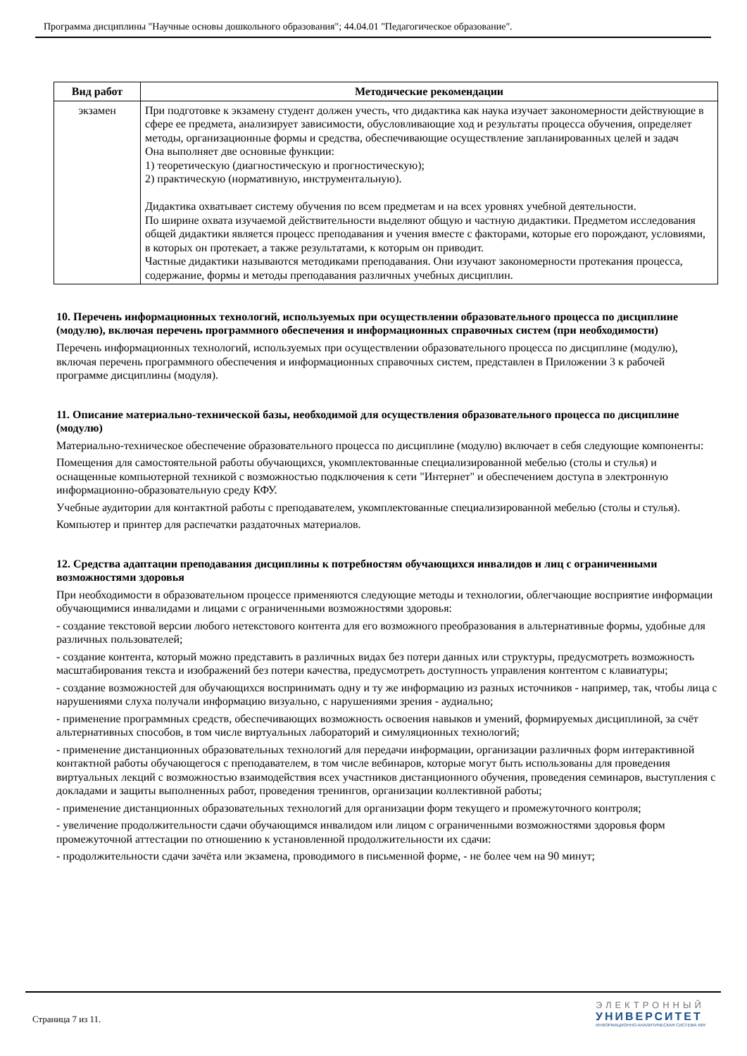Программа дисциплины "Научные основы дошкольного образования"; 44.04.01 "Педагогическое образование".
| Вид работ | Методические рекомендации |
| --- | --- |
| экзамен | При подготовке к экзамену студент должен учесть, что дидактика как наука изучает закономерности действующие в сфере ее предмета, анализирует зависимости, обусловливающие ход и результаты процесса обучения, определяет методы, организационные формы и средства, обеспечивающие осуществление запланированных целей и задач Она выполняет две основные функции: 1) теоретическую (диагностическую и прогностическую); 2) практическую (нормативную, инструментальную). Дидактика охватывает систему обучения по всем предметам и на всех уровнях учебной деятельности. По ширине охвата изучаемой действительности выделяют общую и частную дидактики. Предметом исследования общей дидактики является процесс преподавания и учения вместе с факторами, которые его порождают, условиями, в которых он протекает, а также результатами, к которым он приводит. Частные дидактики называются методиками преподавания. Они изучают закономерности протекания процесса, содержание, формы и методы преподавания различных учебных дисциплин. |
10. Перечень информационных технологий, используемых при осуществлении образовательного процесса по дисциплине (модулю), включая перечень программного обеспечения и информационных справочных систем (при необходимости)
Перечень информационных технологий, используемых при осуществлении образовательного процесса по дисциплине (модулю), включая перечень программного обеспечения и информационных справочных систем, представлен в Приложении 3 к рабочей программе дисциплины (модуля).
11. Описание материально-технической базы, необходимой для осуществления образовательного процесса по дисциплине (модулю)
Материально-техническое обеспечение образовательного процесса по дисциплине (модулю) включает в себя следующие компоненты:
Помещения для самостоятельной работы обучающихся, укомплектованные специализированной мебелью (столы и стулья) и оснащенные компьютерной техникой с возможностью подключения к сети "Интернет" и обеспечением доступа в электронную информационно-образовательную среду КФУ.
Учебные аудитории для контактной работы с преподавателем, укомплектованные специализированной мебелью (столы и стулья).
Компьютер и принтер для распечатки раздаточных материалов.
12. Средства адаптации преподавания дисциплины к потребностям обучающихся инвалидов и лиц с ограниченными возможностями здоровья
При необходимости в образовательном процессе применяются следующие методы и технологии, облегчающие восприятие информации обучающимися инвалидами и лицами с ограниченными возможностями здоровья:
- создание текстовой версии любого нетекстового контента для его возможного преобразования в альтернативные формы, удобные для различных пользователей;
- создание контента, который можно представить в различных видах без потери данных или структуры, предусмотреть возможность масштабирования текста и изображений без потери качества, предусмотреть доступность управления контентом с клавиатуры;
- создание возможностей для обучающихся воспринимать одну и ту же информацию из разных источников - например, так, чтобы лица с нарушениями слуха получали информацию визуально, с нарушениями зрения - аудиально;
- применение программных средств, обеспечивающих возможность освоения навыков и умений, формируемых дисциплиной, за счёт альтернативных способов, в том числе виртуальных лабораторий и симуляционных технологий;
- применение дистанционных образовательных технологий для передачи информации, организации различных форм интерактивной контактной работы обучающегося с преподавателем, в том числе вебинаров, которые могут быть использованы для проведения виртуальных лекций с возможностью взаимодействия всех участников дистанционного обучения, проведения семинаров, выступления с докладами и защиты выполненных работ, проведения тренингов, организации коллективной работы;
- применение дистанционных образовательных технологий для организации форм текущего и промежуточного контроля;
- увеличение продолжительности сдачи обучающимся инвалидом или лицом с ограниченными возможностями здоровья форм промежуточной аттестации по отношению к установленной продолжительности их сдачи:
- продолжительности сдачи зачёта или экзамена, проводимого в письменной форме, - не более чем на 90 минут;
Страница 7 из 11.
ЭЛЕКТРОННЫЙ
УНИВЕРСИТЕТ
ИНФОРМАЦИОННО-АНАЛИТИЧЕСКАЯ СИСТЕМА КФУ